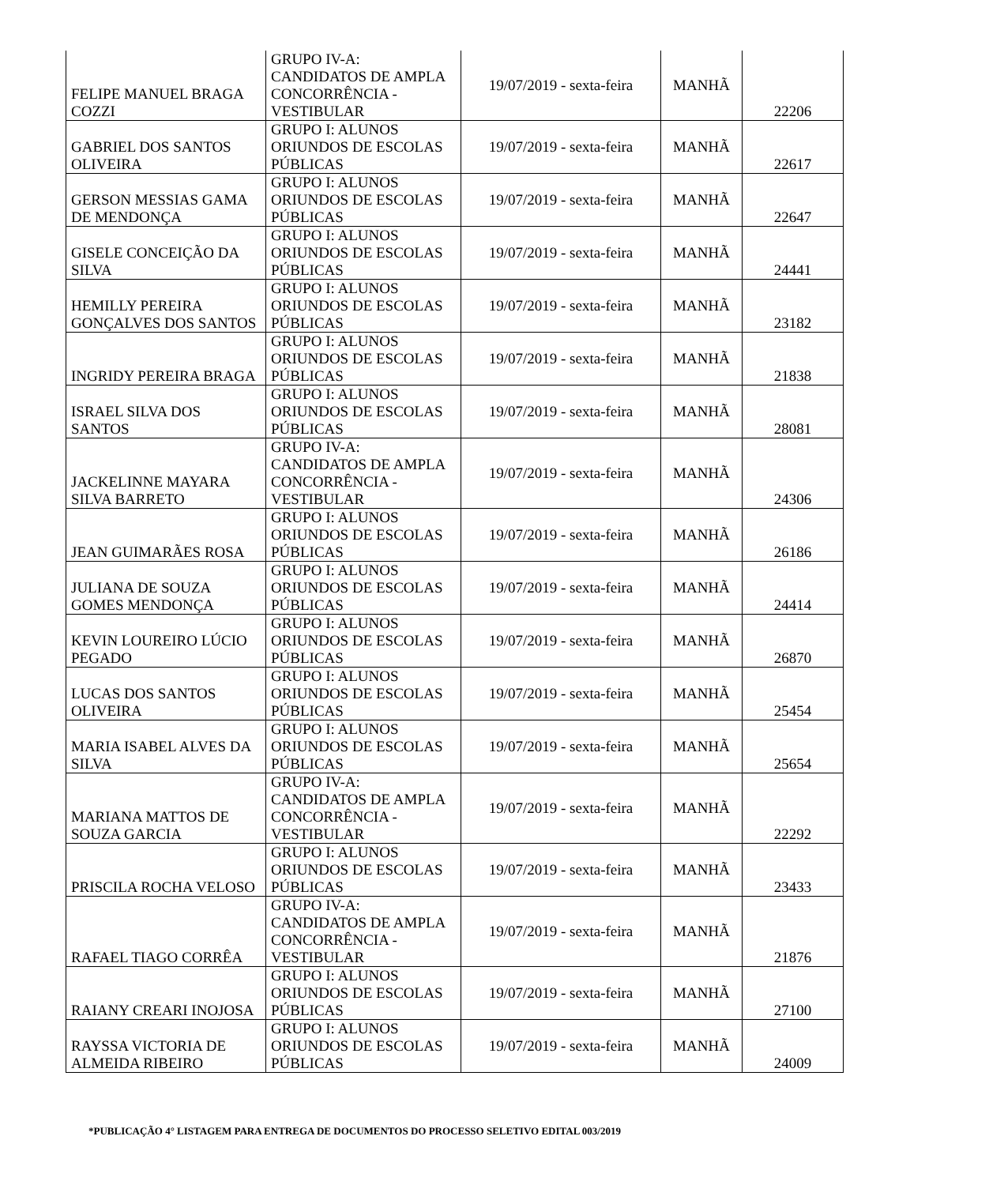| FELIPE MANUEL BRAGA COZZI | GRUPO IV-A: CANDIDATOS DE AMPLA CONCORRÊNCIA - VESTIBULAR | 19/07/2019 - sexta-feira | MANHÃ | 22206 |
| GABRIEL DOS SANTOS OLIVEIRA | GRUPO I: ALUNOS ORIUNDOS DE ESCOLAS PÚBLICAS | 19/07/2019 - sexta-feira | MANHÃ | 22617 |
| GERSON MESSIAS GAMA DE MENDONÇA | GRUPO I: ALUNOS ORIUNDOS DE ESCOLAS PÚBLICAS | 19/07/2019 - sexta-feira | MANHÃ | 22647 |
| GISELE CONCEIÇÃO DA SILVA | GRUPO I: ALUNOS ORIUNDOS DE ESCOLAS PÚBLICAS | 19/07/2019 - sexta-feira | MANHÃ | 24441 |
| HEMILLY PEREIRA GONÇALVES DOS SANTOS | GRUPO I: ALUNOS ORIUNDOS DE ESCOLAS PÚBLICAS | 19/07/2019 - sexta-feira | MANHÃ | 23182 |
| INGRIDY PEREIRA BRAGA | GRUPO I: ALUNOS ORIUNDOS DE ESCOLAS PÚBLICAS | 19/07/2019 - sexta-feira | MANHÃ | 21838 |
| ISRAEL SILVA DOS SANTOS | GRUPO I: ALUNOS ORIUNDOS DE ESCOLAS PÚBLICAS | 19/07/2019 - sexta-feira | MANHÃ | 28081 |
| JACKELINNE MAYARA SILVA BARRETO | GRUPO IV-A: CANDIDATOS DE AMPLA CONCORRÊNCIA - VESTIBULAR | 19/07/2019 - sexta-feira | MANHÃ | 24306 |
| JEAN GUIMARÃES ROSA | GRUPO I: ALUNOS ORIUNDOS DE ESCOLAS PÚBLICAS | 19/07/2019 - sexta-feira | MANHÃ | 26186 |
| JULIANA DE SOUZA GOMES MENDONÇA | GRUPO I: ALUNOS ORIUNDOS DE ESCOLAS PÚBLICAS | 19/07/2019 - sexta-feira | MANHÃ | 24414 |
| KEVIN LOUREIRO LÚCIO PEGADO | GRUPO I: ALUNOS ORIUNDOS DE ESCOLAS PÚBLICAS | 19/07/2019 - sexta-feira | MANHÃ | 26870 |
| LUCAS DOS SANTOS OLIVEIRA | GRUPO I: ALUNOS ORIUNDOS DE ESCOLAS PÚBLICAS | 19/07/2019 - sexta-feira | MANHÃ | 25454 |
| MARIA ISABEL ALVES DA SILVA | GRUPO I: ALUNOS ORIUNDOS DE ESCOLAS PÚBLICAS | 19/07/2019 - sexta-feira | MANHÃ | 25654 |
| MARIANA MATTOS DE SOUZA GARCIA | GRUPO IV-A: CANDIDATOS DE AMPLA CONCORRÊNCIA - VESTIBULAR | 19/07/2019 - sexta-feira | MANHÃ | 22292 |
| PRISCILA ROCHA VELOSO | GRUPO I: ALUNOS ORIUNDOS DE ESCOLAS PÚBLICAS | 19/07/2019 - sexta-feira | MANHÃ | 23433 |
| RAFAEL TIAGO CORRÊA | GRUPO IV-A: CANDIDATOS DE AMPLA CONCORRÊNCIA - VESTIBULAR | 19/07/2019 - sexta-feira | MANHÃ | 21876 |
| RAIANY CREARI INOJOSA | GRUPO I: ALUNOS ORIUNDOS DE ESCOLAS PÚBLICAS | 19/07/2019 - sexta-feira | MANHÃ | 27100 |
| RAYSSA VICTORIA DE ALMEIDA RIBEIRO | GRUPO I: ALUNOS ORIUNDOS DE ESCOLAS PÚBLICAS | 19/07/2019 - sexta-feira | MANHÃ | 24009 |
*PUBLICAÇÃO 4° LISTAGEM PARA ENTREGA DE DOCUMENTOS DO PROCESSO SELETIVO EDITAL 003/2019